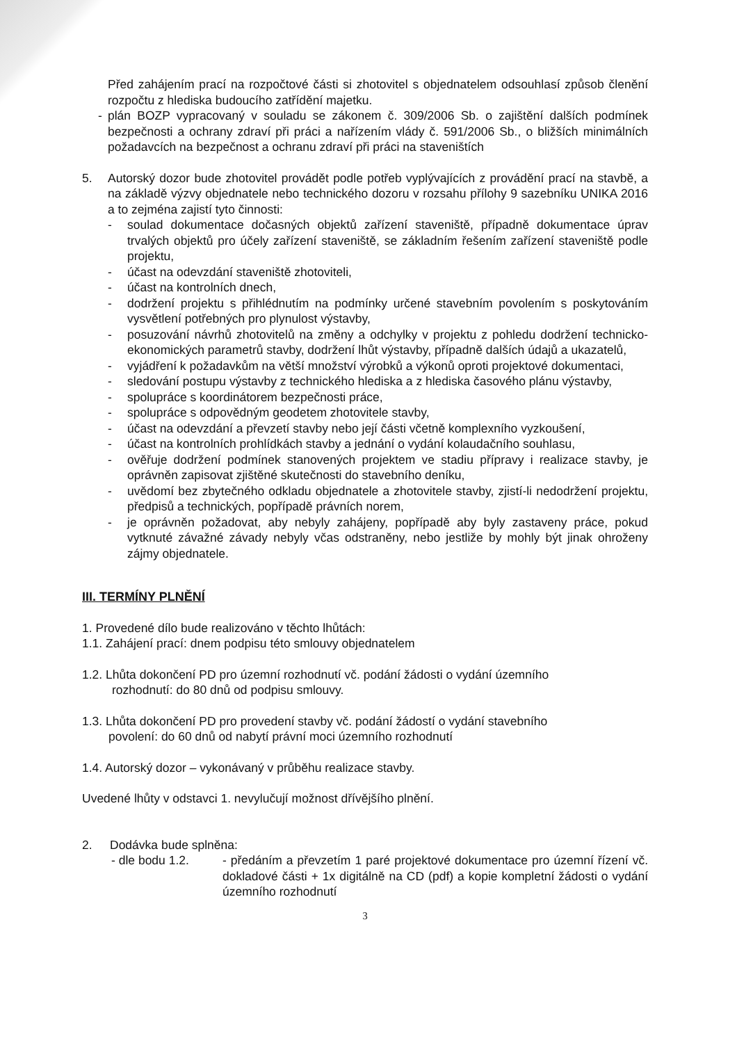Před zahájením prací na rozpočtové části si zhotovitel s objednatelem odsouhlasí způsob členění rozpočtu z hlediska budoucího zatřídění majetku.
- plán BOZP vypracovaný v souladu se zákonem č. 309/2006 Sb. o zajištění dalších podmínek bezpečnosti a ochrany zdraví při práci a nařízením vlády č. 591/2006 Sb., o bližších minimálních požadavcích na bezpečnost a ochranu zdraví při práci na staveništích
5. Autorský dozor bude zhotovitel provádět podle potřeb vyplývajících z provádění prací na stavbě, a na základě výzvy objednatele nebo technického dozoru v rozsahu přílohy 9 sazebníku UNIKA 2016 a to zejména zajistí tyto činnosti:
- soulad dokumentace dočasných objektů zařízení staveniště, případně dokumentace úprav trvalých objektů pro účely zařízení staveniště, se základním řešením zařízení staveniště podle projektu,
- účast na odevzdání staveniště zhotoviteli,
- účast na kontrolních dnech,
- dodržení projektu s přihlédnutím na podmínky určené stavebním povolením s poskytováním vysvětlení potřebných pro plynulost výstavby,
- posuzování návrhů zhotovitelů na změny a odchylky v projektu z pohledu dodržení technicko-ekonomických parametrů stavby, dodržení lhůt výstavby, případně dalších údajů a ukazatelů,
- vyjádření k požadavkům na větší množství výrobků a výkonů oproti projektové dokumentaci,
- sledování postupu výstavby z technického hlediska a z hlediska časového plánu výstavby,
- spolupráce s koordinátorem bezpečnosti práce,
- spolupráce s odpovědným geodetem zhotovitele stavby,
- účast na odevzdání a převzetí stavby nebo její části včetně komplexního vyzkoušení,
- účast na kontrolních prohlídkách stavby a jednání o vydání kolaudačního souhlasu,
- ověřuje dodržení podmínek stanovených projektem ve stadiu přípravy i realizace stavby, je oprávněn zapisovat zjištěné skutečnosti do stavebního deníku,
- uvědomí bez zbytečného odkladu objednatele a zhotovitele stavby, zjistí-li nedodržení projektu, předpisů a technických, popřípadě právních norem,
- je oprávněn požadovat, aby nebyly zahájeny, popřípadě aby byly zastaveny práce, pokud vytknuté závažné závady nebyly včas odstraněny, nebo jestliže by mohly být jinak ohroženy zájmy objednatele.
III. TERMÍNY PLNĚNÍ
1. Provedené dílo bude realizováno v těchto lhůtách:
1.1. Zahájení prací: dnem podpisu této smlouvy objednatelem
1.2. Lhůta dokončení PD pro územní rozhodnutí vč. podání žádosti o vydání územního
rozhodnutí: do 80 dnů od podpisu smlouvy.
1.3. Lhůta dokončení PD pro provedení stavby vč. podání žádostí o vydání stavebního
povolení: do 60 dnů od nabytí právní moci územního rozhodnutí
1.4. Autorský dozor – vykonávaný v průběhu realizace stavby.
Uvedené lhůty v odstavci 1. nevylučují možnost dřívějšího plnění.
2. Dodávka bude splněna:
- dle bodu 1.2. - předáním a převzetím 1 paré projektové dokumentace pro územní řízení vč. dokladové části + 1x digitálně na CD (pdf) a kopie kompletní žádosti o vydání územního rozhodnutí
3